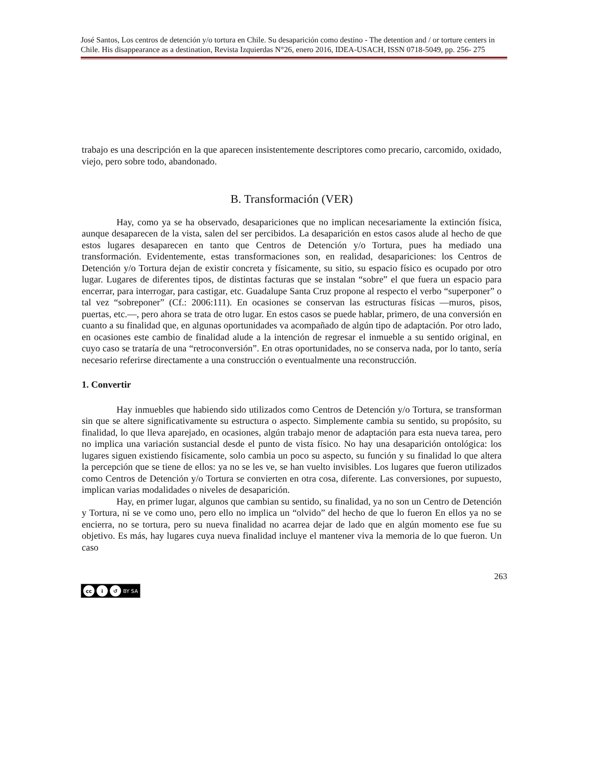José Santos, Los centros de detención y/o tortura en Chile. Su desaparición como destino - The detention and / or torture centers in Chile. His disappearance as a destination, Revista Izquierdas N°26, enero 2016, IDEA-USACH, ISSN 0718-5049, pp. 256- 275
trabajo es una descripción en la que aparecen insistentemente descriptores como precario, carcomido, oxidado, viejo, pero sobre todo, abandonado.
B. Transformación (VER)
Hay, como ya se ha observado, desapariciones que no implican necesariamente la extinción física, aunque desaparecen de la vista, salen del ser percibidos. La desaparición en estos casos alude al hecho de que estos lugares desaparecen en tanto que Centros de Detención y/o Tortura, pues ha mediado una transformación. Evidentemente, estas transformaciones son, en realidad, desapariciones: los Centros de Detención y/o Tortura dejan de existir concreta y físicamente, su sitio, su espacio físico es ocupado por otro lugar. Lugares de diferentes tipos, de distintas facturas que se instalan “sobre” el que fuera un espacio para encerrar, para interrogar, para castigar, etc. Guadalupe Santa Cruz propone al respecto el verbo “superponer” o tal vez “sobreponer” (Cf.: 2006:111). En ocasiones se conservan las estructuras físicas —muros, pisos, puertas, etc.—, pero ahora se trata de otro lugar. En estos casos se puede hablar, primero, de una conversión en cuanto a su finalidad que, en algunas oportunidades va acompañado de algún tipo de adaptación. Por otro lado, en ocasiones este cambio de finalidad alude a la intención de regresar el inmueble a su sentido original, en cuyo caso se trataría de una “retroconversión”. En otras oportunidades, no se conserva nada, por lo tanto, sería necesario referirse directamente a una construcción o eventualmente una reconstrucción.
1. Convertir
Hay inmuebles que habiendo sido utilizados como Centros de Detención y/o Tortura, se transforman sin que se altere significativamente su estructura o aspecto. Simplemente cambia su sentido, su propósito, su finalidad, lo que lleva aparejado, en ocasiones, algún trabajo menor de adaptación para esta nueva tarea, pero no implica una variación sustancial desde el punto de vista físico. No hay una desaparición ontológica: los lugares siguen existiendo físicamente, solo cambia un poco su aspecto, su función y su finalidad lo que altera la percepción que se tiene de ellos: ya no se les ve, se han vuelto invisibles. Los lugares que fueron utilizados como Centros de Detención y/o Tortura se convierten en otra cosa, diferente. Las conversiones, por supuesto, implican varias modalidades o niveles de desaparición.
Hay, en primer lugar, algunos que cambian su sentido, su finalidad, ya no son un Centro de Detención y Tortura, ni se ve como uno, pero ello no implica un “olvido” del hecho de que lo fueron En ellos ya no se encierra, no se tortura, pero su nueva finalidad no acarrea dejar de lado que en algún momento ese fue su objetivo. Es más, hay lugares cuya nueva finalidad incluye el mantener viva la memoria de lo que fueron. Un caso
263
cc i ↺ BY SA